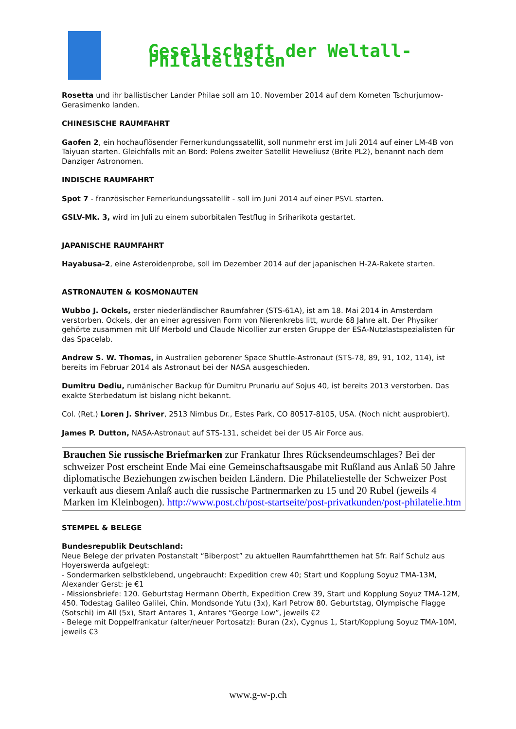Gesellschaft der Weltall-Philatelisten
Rosetta und ihr ballistischer Lander Philae soll am 10. November 2014 auf dem Kometen Tschurjumow-Gerasimenko landen.
CHINESISCHE RAUMFAHRT
Gaofen 2, ein hochauflösender Fernerkundungssatellit, soll nunmehr erst im Juli 2014 auf einer LM-4B von Taiyuan starten. Gleichfalls mit an Bord: Polens zweiter Satellit Heweliusz (Brite PL2), benannt nach dem Danziger Astronomen.
INDISCHE RAUMFAHRT
Spot 7 - französischer Fernerkundungssatellit - soll im Juni 2014 auf einer PSVL starten.
GSLV-Mk. 3, wird im Juli zu einem suborbitalen Testflug in Sriharikota gestartet.
JAPANISCHE RAUMFAHRT
Hayabusa-2, eine Asteroidenprobe, soll im Dezember 2014 auf der japanischen H-2A-Rakete starten.
ASTRONAUTEN & KOSMONAUTEN
Wubbo J. Ockels, erster niederländischer Raumfahrer (STS-61A), ist am 18. Mai 2014 in Amsterdam verstorben. Ockels, der an einer agressiven Form von Nierenkrebs litt, wurde 68 Jahre alt. Der Physiker gehörte zusammen mit Ulf Merbold und Claude Nicollier zur ersten Gruppe der ESA-Nutzlastspezialisten für das Spacelab.
Andrew S. W. Thomas, in Australien geborener Space Shuttle-Astronaut (STS-78, 89, 91, 102, 114), ist bereits im Februar 2014 als Astronaut bei der NASA ausgeschieden.
Dumitru Dediu, rumänischer Backup für Dumitru Prunariu auf Sojus 40, ist bereits 2013 verstorben. Das exakte Sterbedatum ist bislang nicht bekannt.
Col. (Ret.) Loren J. Shriver, 2513 Nimbus Dr., Estes Park, CO 80517-8105, USA. (Noch nicht ausprobiert).
James P. Dutton, NASA-Astronaut auf STS-131, scheidet bei der US Air Force aus.
Brauchen Sie russische Briefmarken zur Frankatur Ihres Rücksendeumschlages? Bei der schweizer Post erscheint Ende Mai eine Gemeinschaftsausgabe mit Rußland aus Anlaß 50 Jahre diplomatische Beziehungen zwischen beiden Ländern. Die Philateliestelle der Schweizer Post verkauft aus diesem Anlaß auch die russische Partnermarken zu 15 und 20 Rubel (jeweils 4 Marken im Kleinbogen). http://www.post.ch/post-startseite/post-privatkunden/post-philatelie.htm
STEMPEL & BELEGE
Bundesrepublik Deutschland:
Neue Belege der privaten Postanstalt “Biberpost” zu aktuellen Raumfahrtthemen hat Sfr. Ralf Schulz aus Hoyerswerda aufgelegt:
- Sondermarken selbstklebend, ungebraucht: Expedition crew 40; Start und Kopplung Soyuz TMA-13M, Alexander Gerst: je €1
- Missionsbriefe: 120. Geburtstag Hermann Oberth, Expedition Crew 39, Start und Kopplung Soyuz TMA-12M, 450. Todestag Galileo Galilei, Chin. Mondsonde Yutu (3x), Karl Petrow 80. Geburtstag, Olympische Flagge (Sotschi) im All (5x), Start Antares 1, Antares “George Low”, jeweils €2
- Belege mit Doppelfrankatur (alter/neuer Portosatz): Buran (2x), Cygnus 1, Start/Kopplung Soyuz TMA-10M, jeweils €3
www.g-w-p.ch